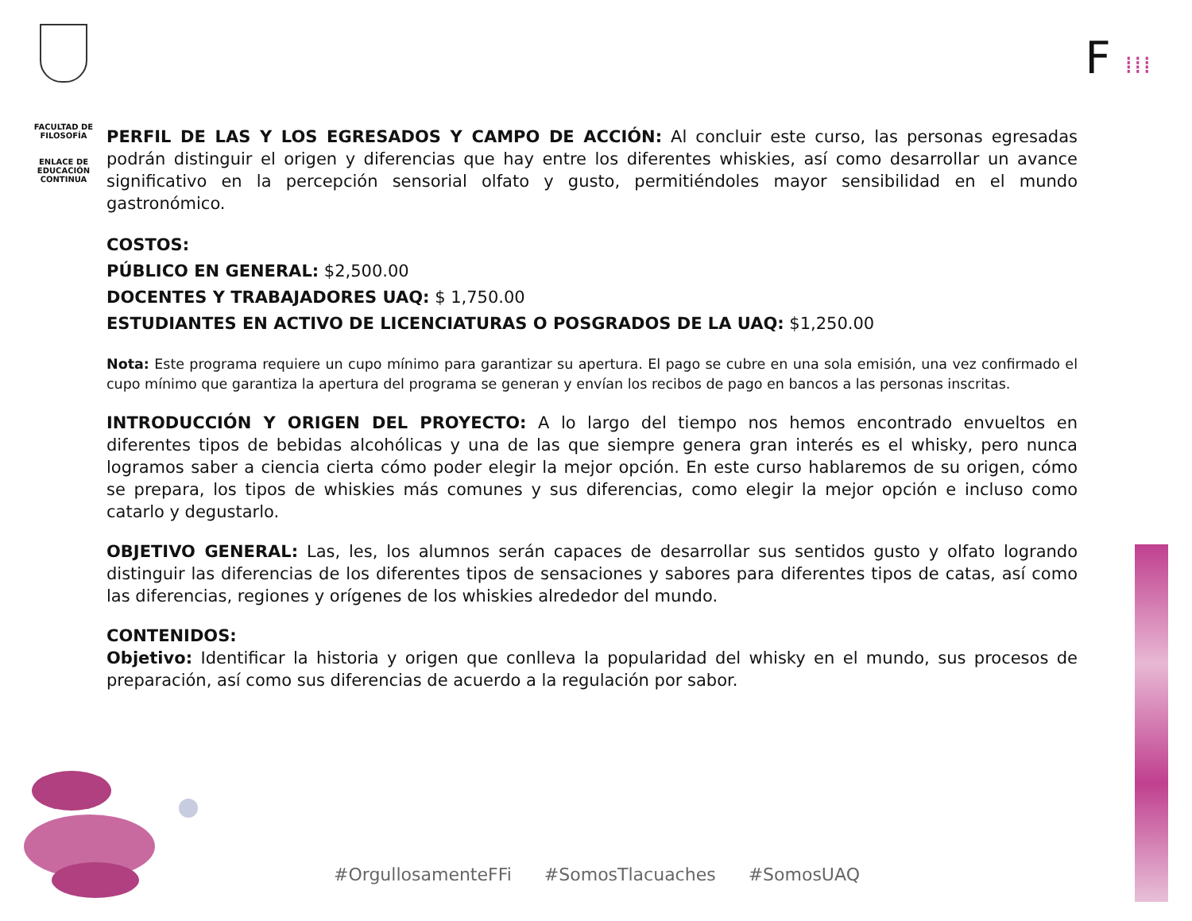FACULTAD DE FILOSOFÍA
ENLACE DE EDUCACIÓN CONTINUA
F ⁞⁞⁞
PERFIL DE LAS Y LOS EGRESADOS Y CAMPO DE ACCIÓN: Al concluir este curso, las personas egresadas podrán distinguir el origen y diferencias que hay entre los diferentes whiskies, así como desarrollar un avance significativo en la percepción sensorial olfato y gusto, permitiéndoles mayor sensibilidad en el mundo gastronómico.
COSTOS:
PÚBLICO EN GENERAL: $2,500.00
DOCENTES Y TRABAJADORES UAQ: $ 1,750.00
ESTUDIANTES EN ACTIVO DE LICENCIATURAS O POSGRADOS DE LA UAQ: $1,250.00
Nota: Este programa requiere un cupo mínimo para garantizar su apertura. El pago se cubre en una sola emisión, una vez confirmado el cupo mínimo que garantiza la apertura del programa se generan y envían los recibos de pago en bancos a las personas inscritas.
INTRODUCCIÓN Y ORIGEN DEL PROYECTO: A lo largo del tiempo nos hemos encontrado envueltos en diferentes tipos de bebidas alcohólicas y una de las que siempre genera gran interés es el whisky, pero nunca logramos saber a ciencia cierta cómo poder elegir la mejor opción. En este curso hablaremos de su origen, cómo se prepara, los tipos de whiskies más comunes y sus diferencias, como elegir la mejor opción e incluso como catarlo y degustarlo.
OBJETIVO GENERAL: Las, les, los alumnos serán capaces de desarrollar sus sentidos gusto y olfato logrando distinguir las diferencias de los diferentes tipos de sensaciones y sabores para diferentes tipos de catas, así como las diferencias, regiones y orígenes de los whiskies alrededor del mundo.
CONTENIDOS:
Objetivo: Identificar la historia y origen que conlleva la popularidad del whisky en el mundo, sus procesos de preparación, así como sus diferencias de acuerdo a la regulación por sabor.
#OrgullosamenteFFi #SomosTlacuaches #SomosUAQ